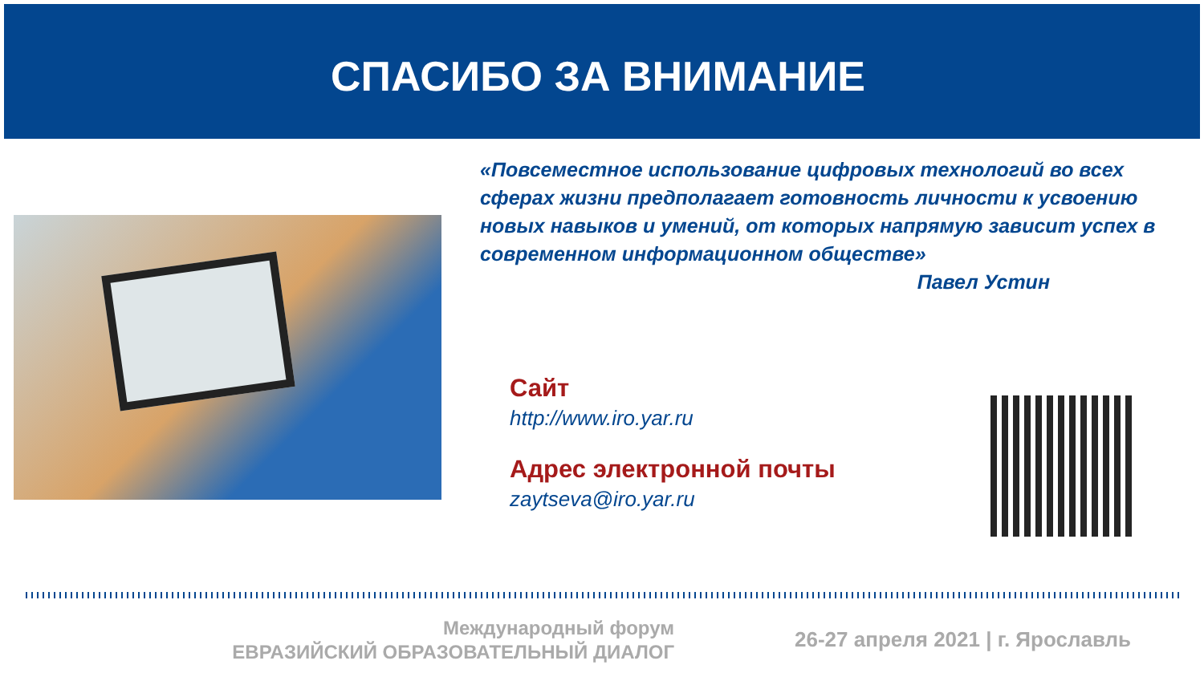СПАСИБО ЗА ВНИМАНИЕ
«Повсеместное использование цифровых технологий во всех сферах жизни предполагает готовность личности к усвоению новых навыков и умений, от которых напрямую зависит успех в современном информационном обществе»
Павел Устин
Сайт
http://www.iro.yar.ru
Адрес электронной почты
zaytseva@iro.yar.ru
Международный форум
ЕВРАЗИЙСКИЙ ОБРАЗОВАТЕЛЬНЫЙ ДИАЛОГ
26-27 апреля 2021 | г. Ярославль